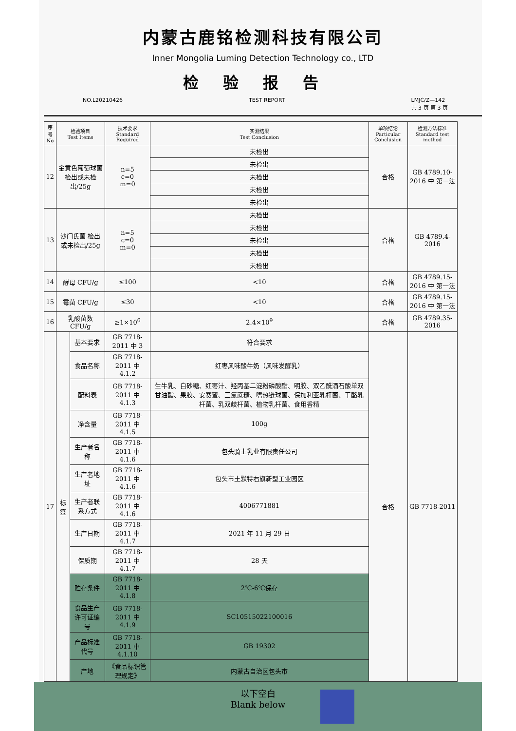内蒙古鹿铭检测科技有限公司
Inner Mongolia Luming Detection Technology co., LTD
检验报告
NO.L20210426 TEST REPORT LMJC/Z—142
共 3 页 第 3 页
| 序号 No | 检验项目 Test Items | | 技术要求 Standard Required | 实测结果 Test Conclusion | 单项结论 Particular Conclusion | 检测方法标准 Standard test method |
| --- | --- | --- | --- | --- | --- | --- |
| 12 | 金黄色葡萄球菌 检出或未检出/25g | | n=5 c=0 m=0 | 未检出 | 合格 | GB 4789.10-2016 中 第一法 |
| | | | | 未检出 | | |
| | | | | 未检出 | | |
| | | | | 未检出 | | |
| | | | | 未检出 | | |
| 13 | 沙门氏菌 检出或未检出/25g | | n=5 c=0 m=0 | 未检出 | 合格 | GB 4789.4-2016 |
| | | | | 未检出 | | |
| | | | | 未检出 | | |
| | | | | 未检出 | | |
| | | | | 未检出 | | |
| 14 | 酵母 CFU/g | | ≤100 | <10 | 合格 | GB 4789.15-2016 中 第一法 |
| 15 | 霉菌 CFU/g | | ≤30 | <10 | 合格 | GB 4789.15-2016 中 第一法 |
| 16 | 乳酸菌数 CFU/g | | ≥1×10<sup>6</sup> | 2.4×10<sup>9</sup> | 合格 | GB 4789.35-2016 |
| 17 | 标签 | 基本要求 | GB 7718-2011 中 3 | 符合要求 | 合格 | GB 7718-2011 |
| | | 食品名称 | GB 7718-2011 中 4.1.2 | 红枣风味酸牛奶（风味发酵乳） | | |
| | | 配料表 | GB 7718-2011 中 4.1.3 | 生牛乳、白砂糖、红枣汁、羟丙基二淀粉磷酸酯、明胶、双乙酰酒石酸单双甘油酯、果胶、安赛蜜、三氯蔗糖、嗜热链球菌、保加利亚乳杆菌、干酪乳杆菌、乳双歧杆菌、植物乳杆菌、食用香精 | | |
| | | 净含量 | GB 7718-2011 中 4.1.5 | 100g | | |
| | | 生产者名称 | GB 7718-2011 中 4.1.6 | 包头骑士乳业有限责任公司 | | |
| | | 生产者地址 | GB 7718-2011 中 4.1.6 | 包头市土默特右旗新型工业园区 | | |
| | | 生产者联系方式 | GB 7718-2011 中 4.1.6 | 4006771881 | | |
| | | 生产日期 | GB 7718-2011 中 4.1.7 | 2021 年 11 月 29 日 | | |
| | | 保质期 | GB 7718-2011 中 4.1.7 | 28 天 | | |
| | | 贮存条件 | GB 7718-2011 中 4.1.8 | 2℃-6℃保存 | | |
| | | 食品生产许可证编号 | GB 7718-2011 中 4.1.9 | SC10515022100016 | | |
| | | 产品标准代号 | GB 7718-2011 中 4.1.10 | GB 19302 | | |
| | | 产地 | 《食品标识管理规定》 | 内蒙古自治区包头市 | | |
以下空白
Blank below